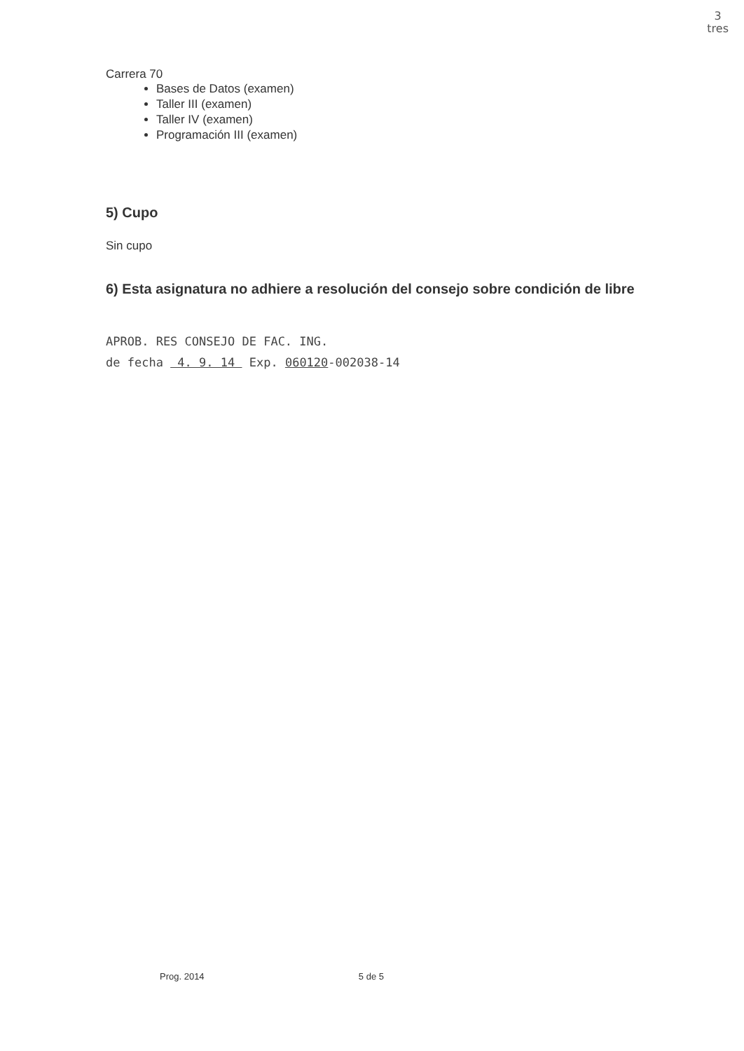3
tres
Carrera 70
Bases de Datos (examen)
Taller III (examen)
Taller IV (examen)
Programación III (examen)
5) Cupo
Sin cupo
6) Esta asignatura no adhiere a resolución del consejo sobre condición de libre
APROB. RES CONSEJO DE FAC. ING.
de fecha 4. 9. 14 Exp. 060120-002038-14
Prog. 2014 5 de 5